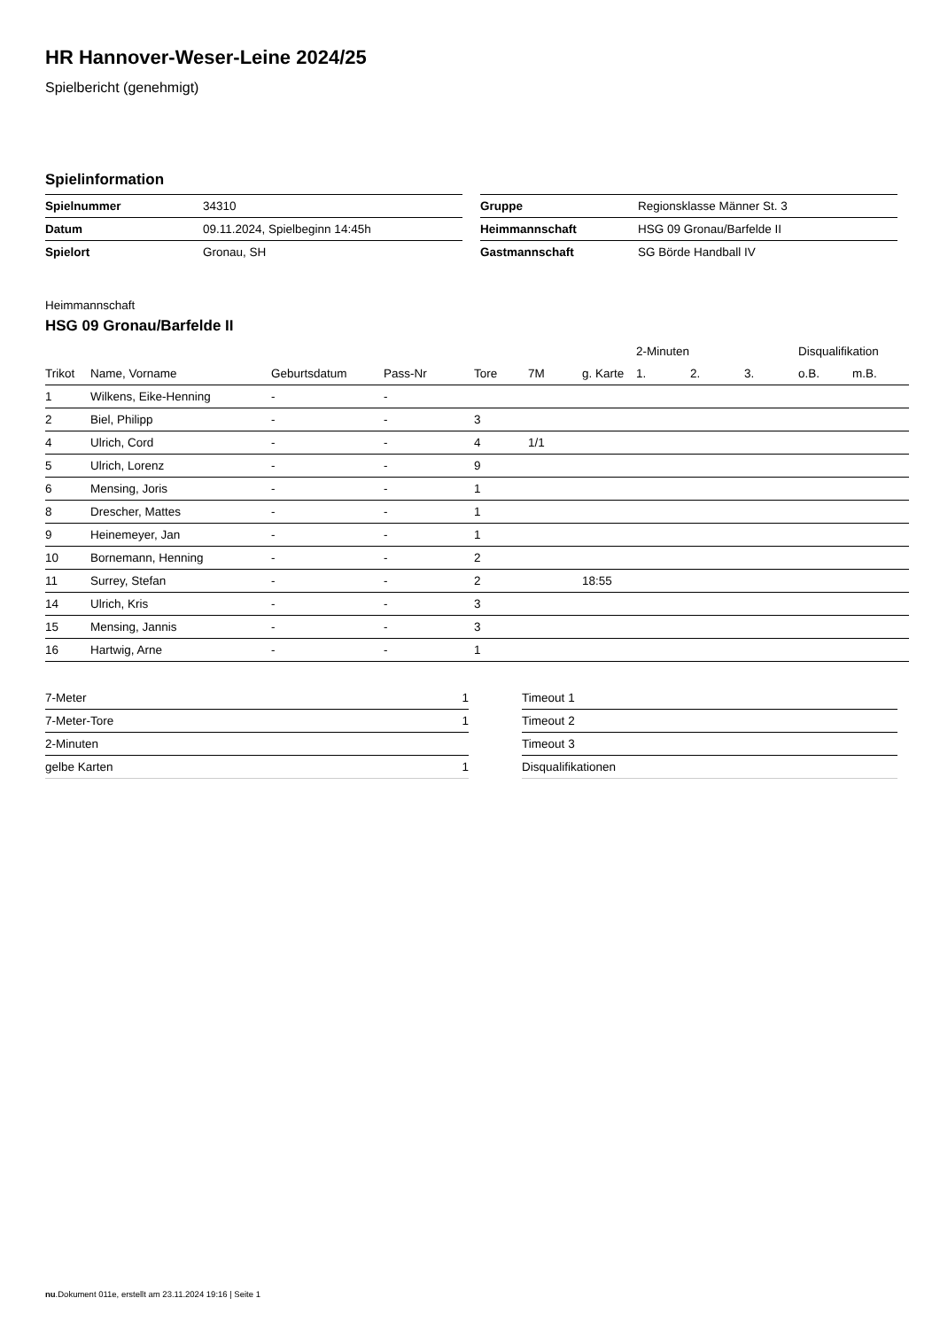HR Hannover-Weser-Leine 2024/25
Spielbericht (genehmigt)
Spielinformation
| Spielnummer | 34310 |
| Datum | 09.11.2024, Spielbeginn 14:45h |
| Spielort | Gronau, SH |
| Gruppe | Regionsklasse Männer St. 3 |
| Heimmannschaft | HSG 09 Gronau/Barfelde II |
| Gastmannschaft | SG Börde Handball IV |
Heimmannschaft
HSG 09 Gronau/Barfelde II
| | | | | | | | 2-Minuten | | | Disqualifikation | |
| --- | --- | --- | --- | --- | --- | --- | --- | --- | --- | --- | --- |
| Trikot | Name, Vorname | Geburtsdatum | Pass-Nr | Tore | 7M | g. Karte | 1. | 2. | 3. | o.B. | m.B. |
| 1 | Wilkens, Eike-Henning | - | - | | | | | | | | |
| 2 | Biel, Philipp | - | - | 3 | | | | | | | |
| 4 | Ulrich, Cord | - | - | 4 | 1/1 | | | | | | |
| 5 | Ulrich, Lorenz | - | - | 9 | | | | | | | |
| 6 | Mensing, Joris | - | - | 1 | | | | | | | |
| 8 | Drescher, Mattes | - | - | 1 | | | | | | | |
| 9 | Heinemeyer, Jan | - | - | 1 | | | | | | | |
| 10 | Bornemann, Henning | - | - | 2 | | | | | | | |
| 11 | Surrey, Stefan | - | - | 2 | | 18:55 | | | | | |
| 14 | Ulrich, Kris | - | - | 3 | | | | | | | |
| 15 | Mensing, Jannis | - | - | 3 | | | | | | | |
| 16 | Hartwig, Arne | - | - | 1 | | | | | | | |
| 7-Meter | 1 |
| 7-Meter-Tore | 1 |
| 2-Minuten | |
| gelbe Karten | 1 |
| Timeout 1 |
| Timeout 2 |
| Timeout 3 |
| Disqualifikationen |
nu.Dokument 011e, erstellt am 23.11.2024 19:16 | Seite 1